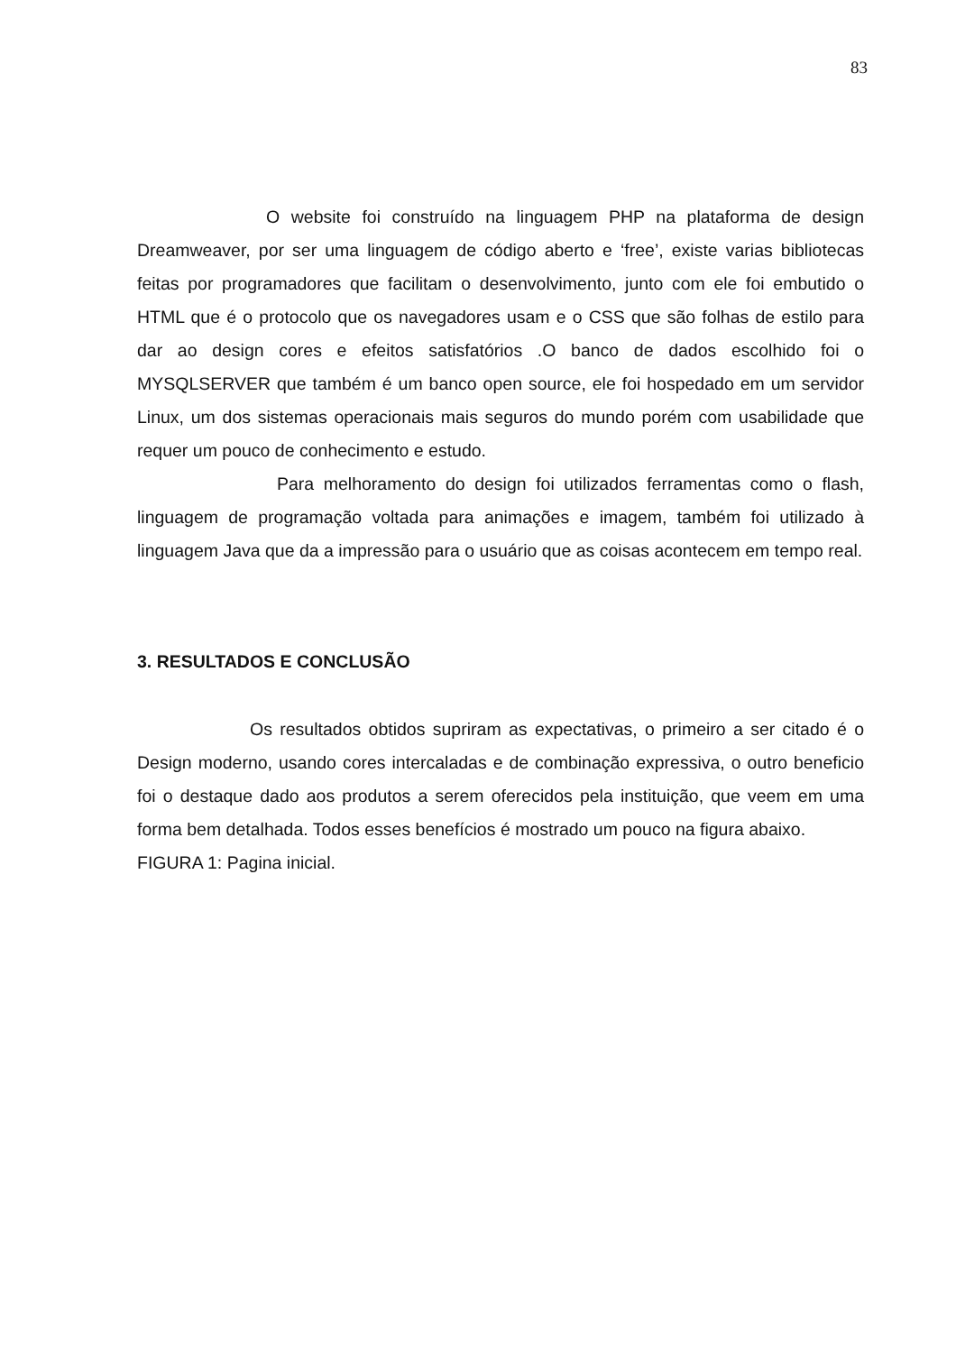83
O website foi construído na linguagem PHP na plataforma de design Dreamweaver, por ser uma linguagem de código aberto e ‘free’, existe varias bibliotecas feitas por programadores que facilitam o desenvolvimento, junto com ele foi embutido o HTML que é o protocolo que os navegadores usam e o CSS que são folhas de estilo para dar ao design cores e efeitos satisfatórios .O banco de dados escolhido foi o MYSQLSERVER que também é um banco open source, ele foi hospedado em um servidor Linux, um dos sistemas operacionais mais seguros do mundo porém com usabilidade que requer um pouco de conhecimento e estudo.
Para melhoramento do design foi utilizados ferramentas como o flash, linguagem de programação voltada para animações e imagem, também foi utilizado à linguagem Java que da a impressão para o usuário que as coisas acontecem em tempo real.
3. RESULTADOS E CONCLUSÃO
Os resultados obtidos supriram as expectativas, o primeiro a ser citado é o Design moderno, usando cores intercaladas e de combinação expressiva, o outro beneficio foi o destaque dado aos produtos a serem oferecidos pela instituição, que veem em uma forma bem detalhada. Todos esses benefícios é mostrado um pouco na figura abaixo.
FIGURA 1: Pagina inicial.